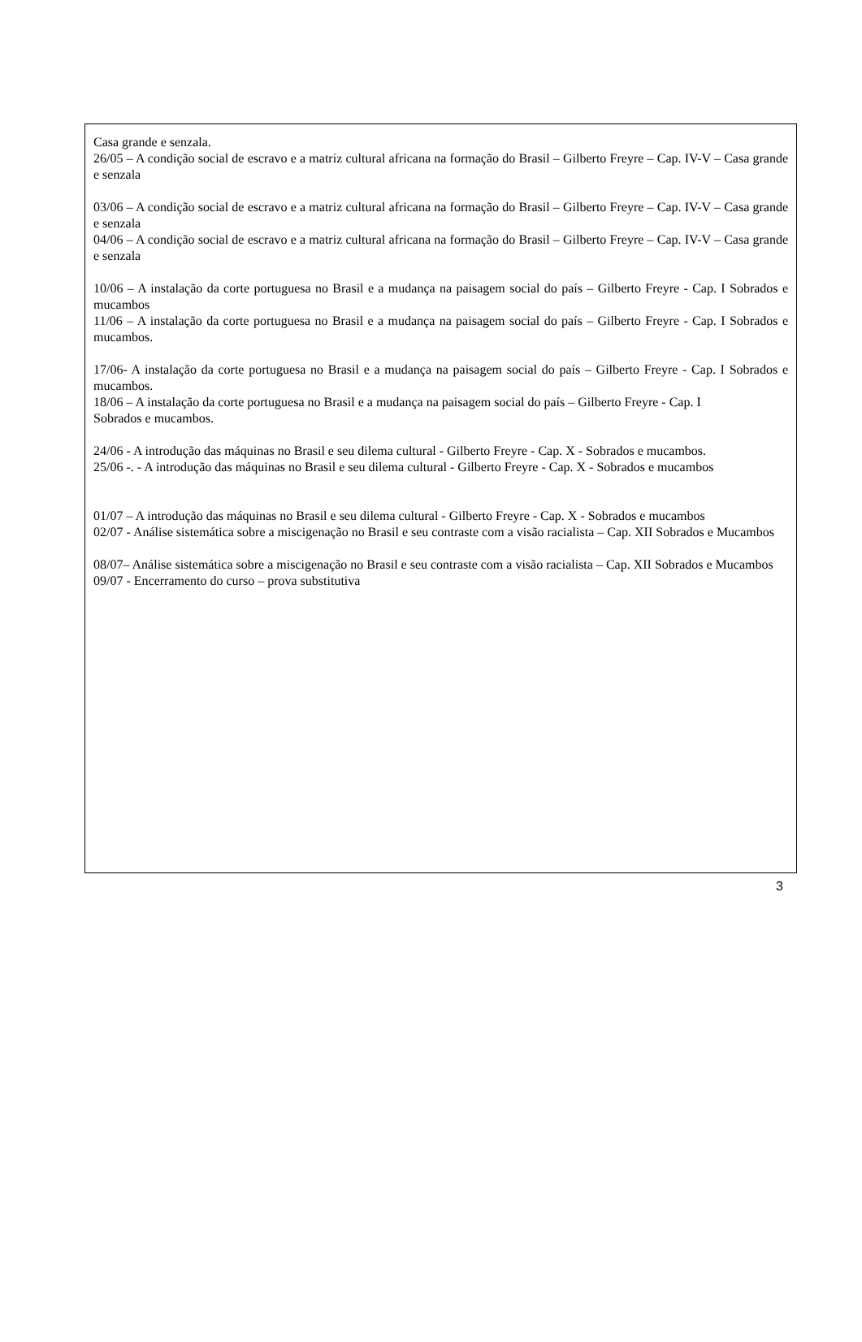Casa grande e senzala.
26/05 – A condição social de escravo e a matriz cultural africana na formação do Brasil – Gilberto Freyre – Cap. IV-V – Casa grande e senzala
03/06 – A condição social de escravo e a matriz cultural africana na formação do Brasil – Gilberto Freyre – Cap. IV-V – Casa grande e senzala
04/06 – A condição social de escravo e a matriz cultural africana na formação do Brasil – Gilberto Freyre – Cap. IV-V – Casa grande e senzala
10/06 – A instalação da corte portuguesa no Brasil e a mudança na paisagem social do país – Gilberto Freyre - Cap. I Sobrados e mucambos
11/06 – A instalação da corte portuguesa no Brasil e a mudança na paisagem social do país – Gilberto Freyre - Cap. I Sobrados e mucambos.
17/06- A instalação da corte portuguesa no Brasil e a mudança na paisagem social do país – Gilberto Freyre - Cap. I Sobrados e mucambos.
18/06 – A instalação da corte portuguesa no Brasil e a mudança na paisagem social do país – Gilberto Freyre - Cap. I
Sobrados e mucambos.
24/06 - A introdução das máquinas no Brasil e seu dilema cultural - Gilberto Freyre - Cap. X - Sobrados e mucambos.
25/06 -. - A introdução das máquinas no Brasil e seu dilema cultural - Gilberto Freyre - Cap. X - Sobrados e mucambos
01/07 – A introdução das máquinas no Brasil e seu dilema cultural - Gilberto Freyre - Cap. X - Sobrados e mucambos
02/07 - Análise sistemática sobre a miscigenação no Brasil e seu contraste com a visão racialista – Cap. XII Sobrados e Mucambos
08/07– Análise sistemática sobre a miscigenação no Brasil e seu contraste com a visão racialista – Cap. XII Sobrados e Mucambos
09/07 - Encerramento do curso – prova substitutiva
3